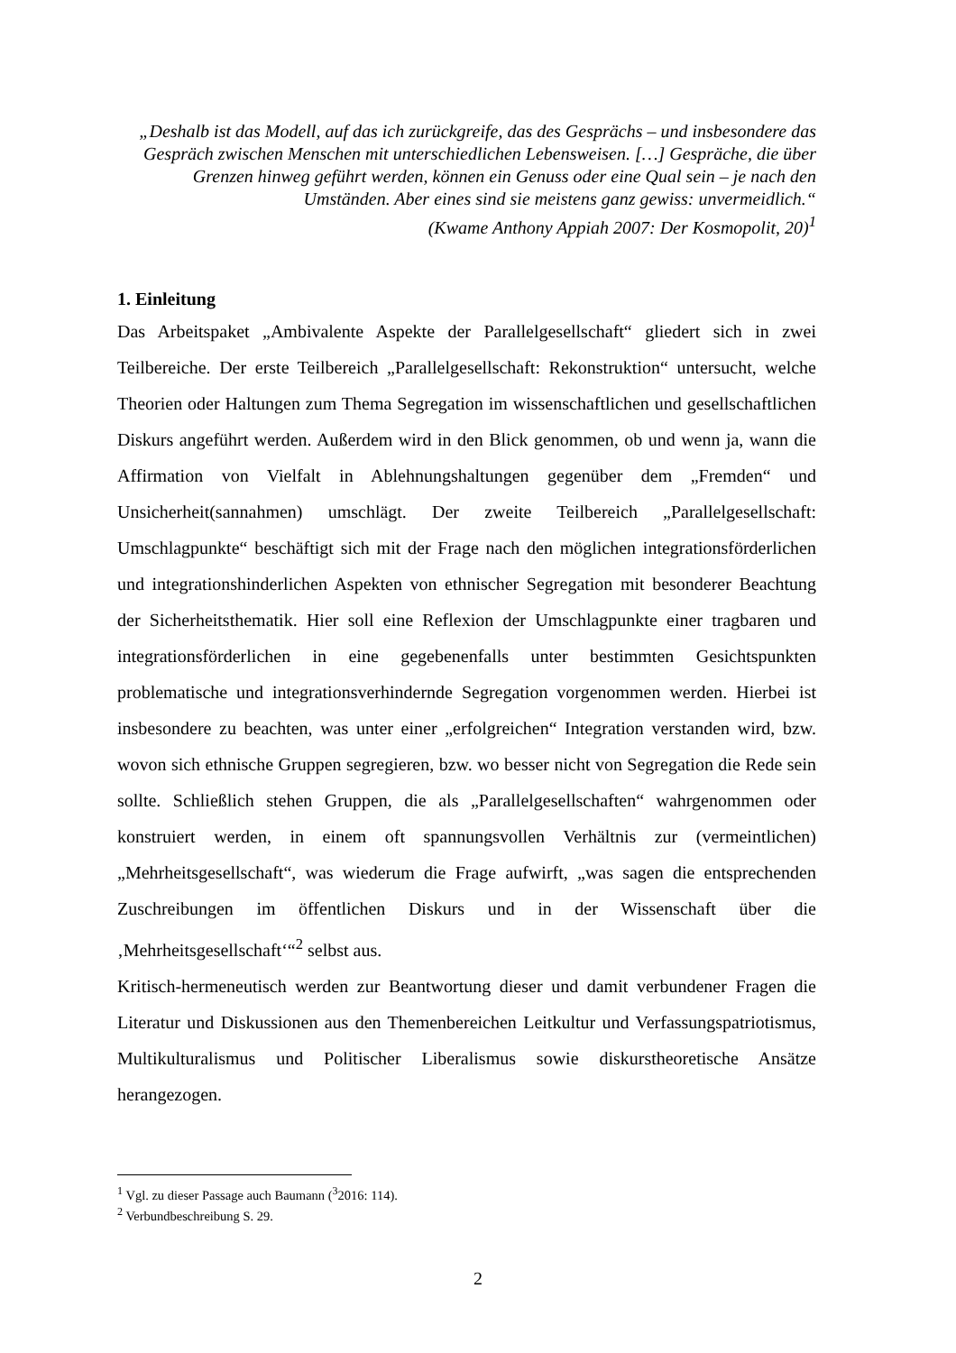„Deshalb ist das Modell, auf das ich zurückgreife, das des Gesprächs – und insbesondere das Gespräch zwischen Menschen mit unterschiedlichen Lebensweisen. […] Gespräche, die über Grenzen hinweg geführt werden, können ein Genuss oder eine Qual sein – je nach den Umständen. Aber eines sind sie meistens ganz gewiss: unvermeidlich.“
(Kwame Anthony Appiah 2007: Der Kosmopolit, 20)<sup>1</sup>
1. Einleitung
Das Arbeitspaket „Ambivalente Aspekte der Parallelgesellschaft“ gliedert sich in zwei Teilbereiche. Der erste Teilbereich „Parallelgesellschaft: Rekonstruktion“ untersucht, welche Theorien oder Haltungen zum Thema Segregation im wissenschaftlichen und gesellschaftlichen Diskurs angeführt werden. Außerdem wird in den Blick genommen, ob und wenn ja, wann die Affirmation von Vielfalt in Ablehnungshaltungen gegenüber dem „Fremden“ und Unsicherheit(sannahmen) umschlägt. Der zweite Teilbereich „Parallelgesellschaft: Umschlagpunkte“ beschäftigt sich mit der Frage nach den möglichen integrationsförderlichen und integrationshinderlichen Aspekten von ethnischer Segregation mit besonderer Beachtung der Sicherheitsthematik. Hier soll eine Reflexion der Umschlagpunkte einer tragbaren und integrationsförderlichen in eine gegebenenfalls unter bestimmten Gesichtspunkten problematische und integrationsverhindernde Segregation vorgenommen werden. Hierbei ist insbesondere zu beachten, was unter einer „erfolgreichen“ Integration verstanden wird, bzw. wovon sich ethnische Gruppen segregieren, bzw. wo besser nicht von Segregation die Rede sein sollte. Schließlich stehen Gruppen, die als „Parallelgesellschaften“ wahrgenommen oder konstruiert werden, in einem oft spannungsvollen Verhältnis zur (vermeintlichen) „Mehrheitsgesellschaft“, was wiederum die Frage aufwirft, „was sagen die entsprechenden Zuschreibungen im öffentlichen Diskurs und in der Wissenschaft über die ‚Mehrheitsgesellschaft‘“<sup>2</sup> selbst aus.
Kritisch-hermeneutisch werden zur Beantwortung dieser und damit verbundener Fragen die Literatur und Diskussionen aus den Themenbereichen Leitkultur und Verfassungspatriotismus, Multikulturalismus und Politischer Liberalismus sowie diskurstheoretische Ansätze herangezogen.
<sup>1</sup> Vgl. zu dieser Passage auch Baumann (<sup>3</sup>2016: 114).
<sup>2</sup> Verbundbeschreibung S. 29.
2